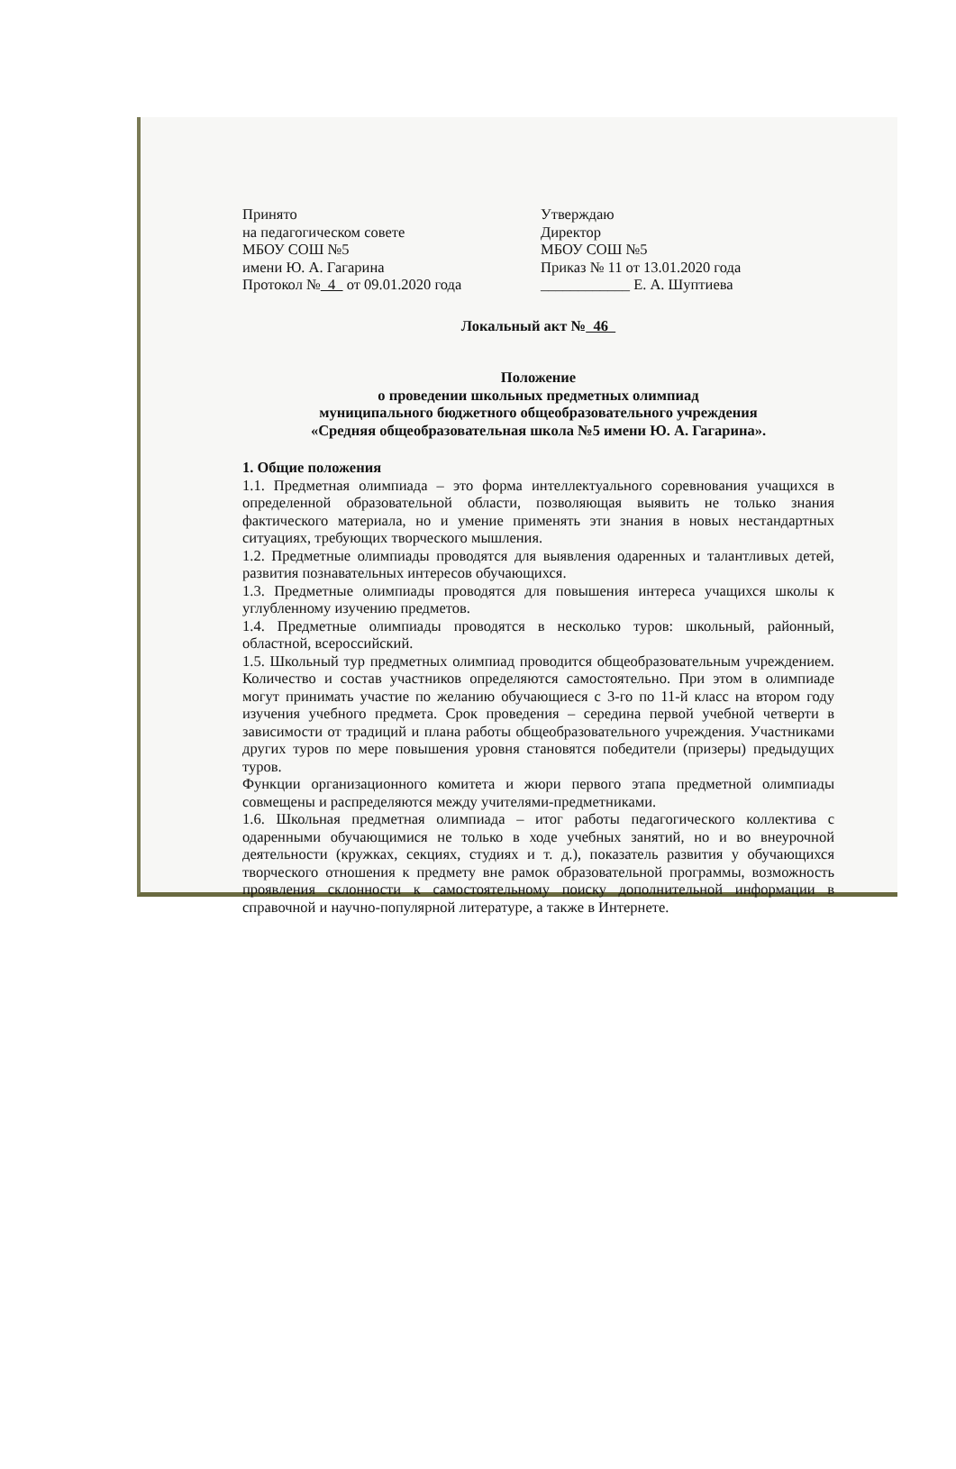Принято
на педагогическом совете
МБОУ СОШ №5
имени Ю. А. Гагарина
Протокол № 4 от 09.01.2020 года
Утверждаю
Директор
МБОУ СОШ №5
Приказ № 11 от 13.01.2020 года
____________ Е. А. Шуптиева
Локальный акт № 46
Положение
о проведении школьных предметных олимпиад
муниципального бюджетного общеобразовательного учреждения
«Средняя общеобразовательная школа №5 имени Ю. А. Гагарина».
1. Общие положения
1.1. Предметная олимпиада – это форма интеллектуального соревнования учащихся в определенной образовательной области, позволяющая выявить не только знания фактического материала, но и умение применять эти знания в новых нестандартных ситуациях, требующих творческого мышления.
1.2. Предметные олимпиады проводятся для выявления одаренных и талантливых детей, развития познавательных интересов обучающихся.
1.3. Предметные олимпиады проводятся для повышения интереса учащихся школы к углубленному изучению предметов.
1.4. Предметные олимпиады проводятся в несколько туров: школьный, районный, областной, всероссийский.
1.5. Школьный тур предметных олимпиад проводится общеобразовательным учреждением. Количество и состав участников определяются самостоятельно. При этом в олимпиаде могут принимать участие по желанию обучающиеся с 3-го по 11-й класс на втором году изучения учебного предмета. Срок проведения – середина первой учебной четверти в зависимости от традиций и плана работы общеобразовательного учреждения. Участниками других туров по мере повышения уровня становятся победители (призеры) предыдущих туров.
Функции организационного комитета и жюри первого этапа предметной олимпиады совмещены и распределяются между учителями-предметниками.
1.6. Школьная предметная олимпиада – итог работы педагогического коллектива с одаренными обучающимися не только в ходе учебных занятий, но и во внеурочной деятельности (кружках, секциях, студиях и т. д.), показатель развития у обучающихся творческого отношения к предмету вне рамок образовательной программы, возможность проявления склонности к самостоятельному поиску дополнительной информации в справочной и научно-популярной литературе, а также в Интернете.